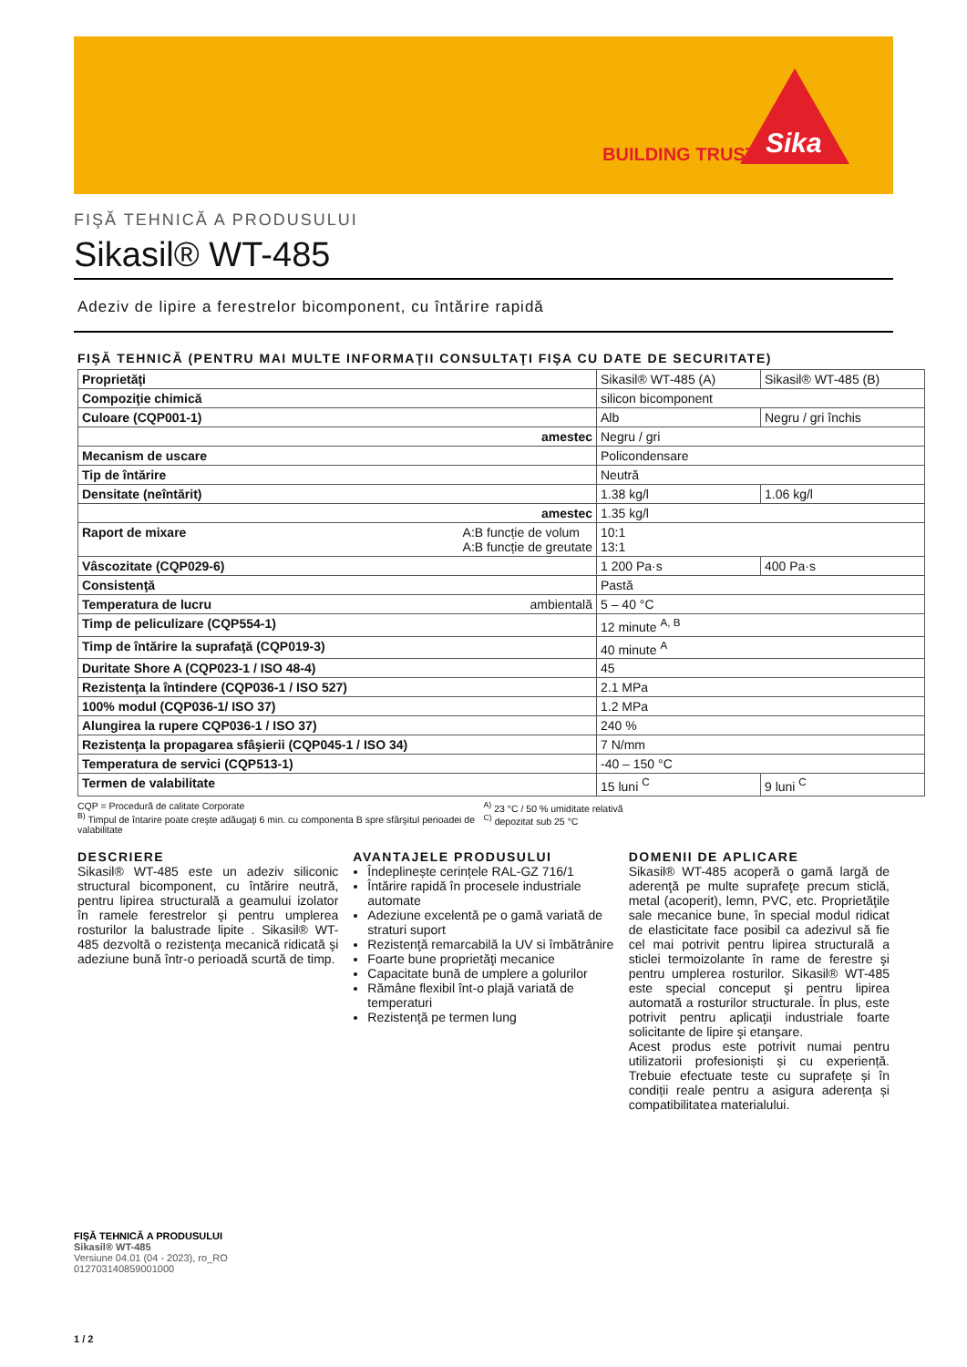BUILDING TRUST
Sika
FIŞĂ TEHNICĂ A PRODUSULUI
Sikasil® WT-485
Adeziv de lipire a ferestrelor bicomponent, cu întărire rapidă
FIŞĂ TEHNICĂ (PENTRU MAI MULTE INFORMAŢII CONSULTAŢI FIŞA CU DATE DE SECURITATE)
| Proprietăţi | Sikasil® WT-485 (A) | Sikasil® WT-485 (B) |
| Compoziţie chimică | silicon bicomponent | |
| Culoare (CQP001-1) | Alb | Negru / gri închis |
| amestec | Negru / gri | |
| Mecanism de uscare | Policondensare | |
| Tip de întărire | Neutră | |
| Densitate (neîntărit) | 1.38 kg/l | 1.06 kg/l |
| amestec | 1.35 kg/l | |
| Raport de mixare A:B funcție de volum A:B funcție de greutate | 10:1 13:1 | |
| Vâscozitate (CQP029-6) | 1 200 Pa·s | 400 Pa·s |
| Consistenţă | Pastă | |
| Temperatura de lucru ambientală | 5 – 40 °C | |
| Timp de peliculizare (CQP554-1) | 12 minute <sup>A, B</sup> | |
| Timp de întărire la suprafaţă (CQP019-3) | 40 minute <sup>A</sup> | |
| Duritate Shore A (CQP023-1 / ISO 48-4) | 45 | |
| Rezistenţa la întindere (CQP036-1 / ISO 527) | 2.1 MPa | |
| 100% modul (CQP036-1/ ISO 37) | 1.2 MPa | |
| Alungirea la rupere CQP036-1 / ISO 37) | 240 % | |
| Rezistenţa la propagarea sfâşierii (CQP045-1 / ISO 34) | 7 N/mm | |
| Temperatura de servici (CQP513-1) | -40 – 150 °C | |
| Termen de valabilitate | 15 luni <sup>C</sup> | 9 luni <sup>C</sup> |
CQP = Procedură de calitate Corporate
<sup>B)</sup> Timpul de întarire poate creşte adăugaţi 6 min. cu componenta B spre sfârşitul perioadei de valabilitate
<sup>A)</sup> 23 °C / 50 % umiditate relativă
<sup>C)</sup> depozitat sub 25 °C
DESCRIERE
Sikasil® WT-485 este un adeziv siliconic structural bicomponent, cu întărire neutră, pentru lipirea structurală a geamului izolator în ramele ferestrelor şi pentru umplerea rosturilor la balustrade lipite . Sikasil® WT-485 dezvoltă o rezistenţa mecanică ridicată şi adeziune bună într-o perioadă scurtă de timp.
AVANTAJELE PRODUSULUI
Îndeplinește cerințele RAL-GZ 716/1
Întărire rapidă în procesele industriale automate
Adeziune excelentă pe o gamă variată de straturi suport
Rezistenţă remarcabilă la UV si îmbătrânire
Foarte bune proprietăţi mecanice
Capacitate bună de umplere a golurilor
Rămâne flexibil înt-o plajă variată de temperaturi
Rezistenţă pe termen lung
DOMENII DE APLICARE
Sikasil® WT-485 acoperă o gamă largă de aderenţă pe multe suprafeţe precum sticlă, metal (acoperit), lemn, PVC, etc. Proprietăţile sale mecanice bune, în special modul ridicat de elasticitate face posibil ca adezivul să fie cel mai potrivit pentru lipirea structurală a sticlei termoizolante în rame de ferestre şi pentru umplerea rosturilor. Sikasil® WT-485 este special conceput şi pentru lipirea automată a rosturilor structurale. În plus, este potrivit pentru aplicaţii industriale foarte solicitante de lipire şi etanşare.
Acest produs este potrivit numai pentru utilizatorii profesioniști și cu experiență. Trebuie efectuate teste cu suprafețe și în condiții reale pentru a asigura aderența și compatibilitatea materialului.
FIŞĂ TEHNICĂ A PRODUSULUI
Sikasil® WT-485
Versiune 04.01 (04 - 2023), ro_RO
012703140859001000
1 / 2